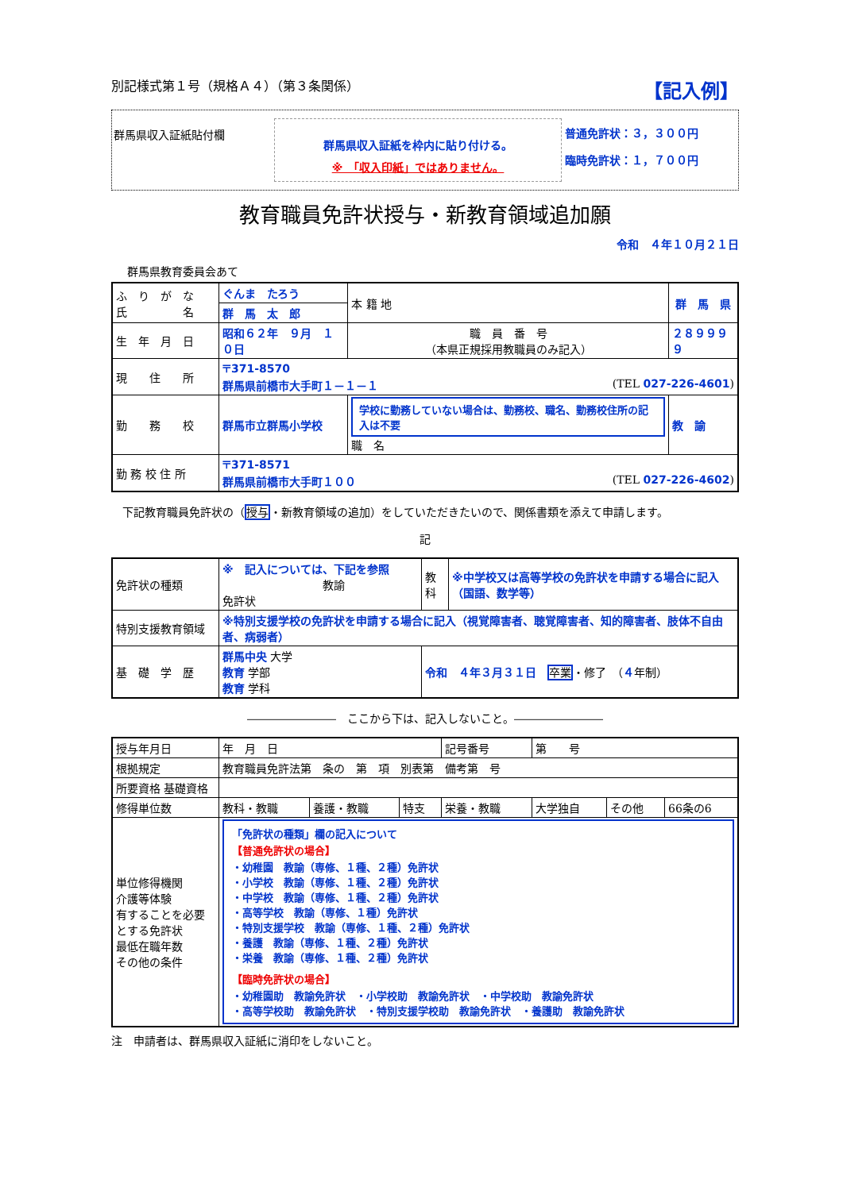別記様式第１号（規格Ａ４）（第３条関係） 【記入例】
群馬県収入証紙貼付欄
群馬県収入証紙を枠内に貼り付ける。
※　「収入印紙」ではありません。
普通免許状：３，３００円
臨時免許状：１，７００円
教育職員免許状授与・新教育領域追加願
令和　４年１０月２１日
群馬県教育委員会あて
| ふ り が な 氏 名 | ぐんま たろう | 本 籍 地 | 群 馬 県 | |
| | 群 馬 太 郎 | | | |
| 生 年 月 日 | 昭和６２年 ９月 １０日 | 職 員 番 号 （本県正規採用教職員のみ記入） | | ２８９９９９ |
| 現 住 所 | 〒371-8570 群馬県前橋市大手町１－１－１ (TEL 027-226-4601 ) | | | |
| 勤 務 校 | 群馬市立群馬小学校 | 学校に勤務していない場合は、勤務校、職名、勤務校住所の記入は不要 職 名 | | 教 諭 |
| 勤 務 校 住 所 | 〒371-8571 群馬県前橋市大手町１００ (TEL 027-226-4602 ) | | | |
　下記教育職員免許状の（授与・新教育領域の追加）をしていただきたいので、関係書類を添えて申請します。
記
| 免許状の種類 | ※ 記入については、下記を参照 教諭 免許状 | 教科 | ※中学校又は高等学校の免許状を申請する場合に記入（国語、数学等） |
| 特別支援教育領域 | ※特別支援学校の免許状を申請する場合に記入（視覚障害者、聴覚障害者、知的障害者、肢体不自由者、病弱者） | | |
| 基 礎 学 歴 | 群馬中央 大学 教育 学部 教育 学科 | 令和 ４年３月３１日 卒業 ・修了 （ ４ 年制） | |
――――――――　ここから下は、記入しないこと。――――――――
| 授与年月日 | 年 月 日 | | | 記号番号 | 第 号 | | |
| 根拠規定 | 教育職員免許法第 条の 第 項 別表第 備考第 号 | | | | | | |
| 所要資格 基礎資格 | | | | | | | |
| 修得単位数 | 教科・教職 | 養護・教職 | 特支 | 栄養・教職 | 大学独自 | その他 | 66条の6 |
| 単位修得機関 介護等体験 有することを必要とする免許状 最低在職年数 その他の条件 | 「免許状の種類」欄の記入について 【普通免許状の場合】 ・幼稚園 教諭（専修、１種、２種）免許状 ・小学校 教諭（専修、１種、２種）免許状 ・中学校 教諭（専修、１種、２種）免許状 ・高等学校 教諭（専修、１種）免許状 ・特別支援学校 教諭（専修、１種、２種）免許状 ・養護 教諭（専修、１種、２種）免許状 ・栄養 教諭（専修、１種、２種）免許状 【臨時免許状の場合】 ・幼稚園助 教諭免許状 ・小学校助 教諭免許状 ・中学校助 教諭免許状 ・高等学校助 教諭免許状 ・特別支援学校助 教諭免許状 ・養護助 教諭免許状 | | | | | | |
注　申請者は、群馬県収入証紙に消印をしないこと。